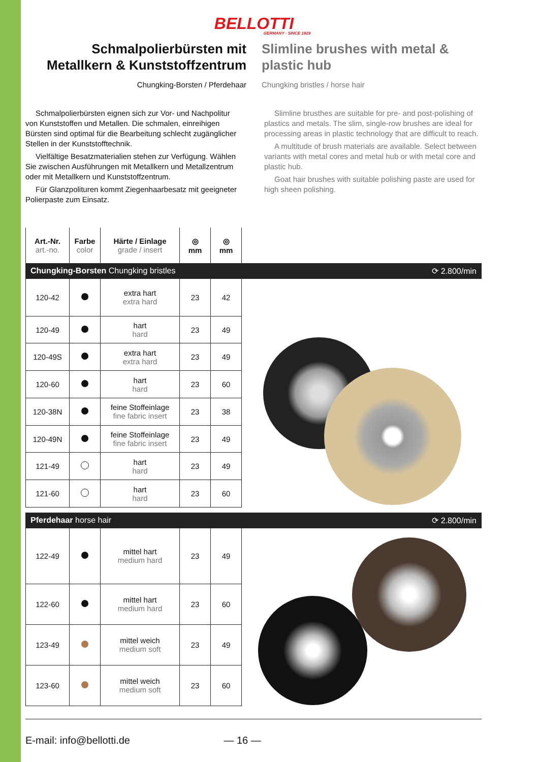BELLOTTI
GERMANY · SINCE 1929
Schmalpolierbürsten mit Metallkern & Kunststoffzentrum
Chungking-Borsten / Pferdehaar
Slimline brushes with metal & plastic hub
Chungking bristles / horse hair
Schmalpolierbürsten eignen sich zur Vor- und Nachpolitur von Kunststoffen und Metallen. Die schmalen, einreihigen Bürsten sind optimal für die Bearbeitung schlecht zugänglicher Stellen in der Kunststofftechnik.
Vielfältige Besatzmaterialien stehen zur Verfügung. Wählen Sie zwischen Ausführungen mit Metallkern und Metallzentrum oder mit Metallkern und Kunststoffzentrum.
Für Glanzpolituren kommt Ziegenhaarbesatz mit geeigneter Polierpaste zum Einsatz.
Slimline brusthes are suitable for pre- and post-polishing of plastics and metals. The slim, single-row brushes are ideal for processing areas in plastic technology that are difficult to reach.
A multitude of brush materials are available. Select between variants with metal cores and metal hub or with metal core and plastic hub.
Goat hair brushes with suitable polishing paste are used for high sheen polishing.
| Art.-Nr. art.-no. | Farbe color | Härte / Einlage grade / insert | ◎ mm | ◎ mm |
| --- | --- | --- | --- | --- |
Chungking-Borsten Chungking bristles ⟳ 2.800/min
| 120-42 | | extra hart extra hard | 23 | 42 |
| 120-49 | | hart hard | 23 | 49 |
| 120-49S | | extra hart extra hard | 23 | 49 |
| 120-60 | | hart hard | 23 | 60 |
| 120-38N | | feine Stoffeinlage fine fabric insert | 23 | 38 |
| 120-49N | | feine Stoffeinlage fine fabric insert | 23 | 49 |
| 121-49 | | hart hard | 23 | 49 |
| 121-60 | | hart hard | 23 | 60 |
Pferdehaar horse hair ⟳ 2.800/min
| 122-49 | | mittel hart medium hard | 23 | 49 |
| 122-60 | | mittel hart medium hard | 23 | 60 |
| 123-49 | | mittel weich medium soft | 23 | 49 |
| 123-60 | | mittel weich medium soft | 23 | 60 |
E-mail: info@bellotti.de — 16 —